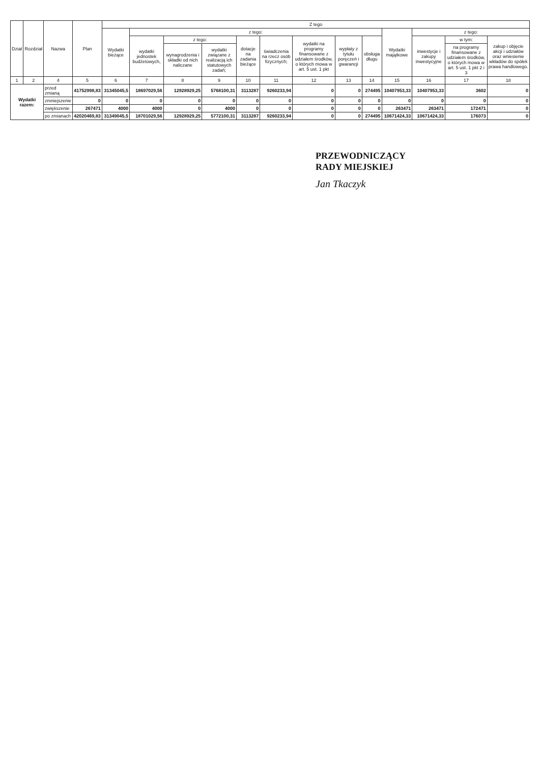| Dział | Rozdział | Nazwa | | Plan | Z tego | | | | | | | | | | | | |
| --- | --- | --- | --- | --- | --- | --- | --- | --- | --- | --- | --- | --- | --- | --- | --- | --- | --- |
| | | | | | Wydatki bieżące | z tego: | | | | | | | | Wydatki majątkowe | z tego: | | |
| | | | | | | wydatki jednostek budżetowych, | z tego: | | dotacje na zadania bieżące | świadczenia na rzecz osób fizycznych; | wydatki na programy finansowane z udziałem środków, o których mowa w art. 5 ust. 1 pkt | wypłaty z tytułu poręczeń i gwarancji | obsługa długu | | inwestycje i zakupy inwestycyjne | w tym: | zakup i objęcie akcji i udziałów oraz wniesienie wkładów do spółek prawa handlowego. |
| | | | | | | | wynagrodzenia i składki od nich naliczane | wydatki związane z realizacją ich statutowych zadań; | | | | | | | | na programy finansowane z udziałem środków, o których mowa w art. 5 ust. 1 pkt 2 i 3 | |
| 1 | 2 | 4 | | 5 | 6 | 7 | 8 | 9 | 10 | 11 | 12 | 13 | 14 | 15 | 16 | 17 | 18 |
| Wydatki razem: | | | przed zmianą | 41752998,83 | 31345045,5 | 18697029,56 | 12928929,25 | 5768100,31 | 3113287 | 9260233,94 | 0 | 0 | 274495 | 10407953,33 | 10407953,33 | 3602 | 0 |
| | | | zmniejszenie | 0 | 0 | 0 | 0 | 0 | 0 | 0 | 0 | 0 | 0 | 0 | 0 | 0 | 0 |
| | | | zwiększenie | 267471 | 4000 | 4000 | 0 | 4000 | 0 | 0 | 0 | 0 | 0 | 263471 | 263471 | 172471 | 0 |
| | | | po zmianach | 42020469,83 | 31349045,5 | 18701029,56 | 12928929,25 | 5772100,31 | 3113287 | 9260233,94 | 0 | 0 | 274495 | 10671424,33 | 10671424,33 | 176073 | 0 |
PRZEWODNICZĄCY
RADY MIEJSKIEJ
Jan Tkaczyk